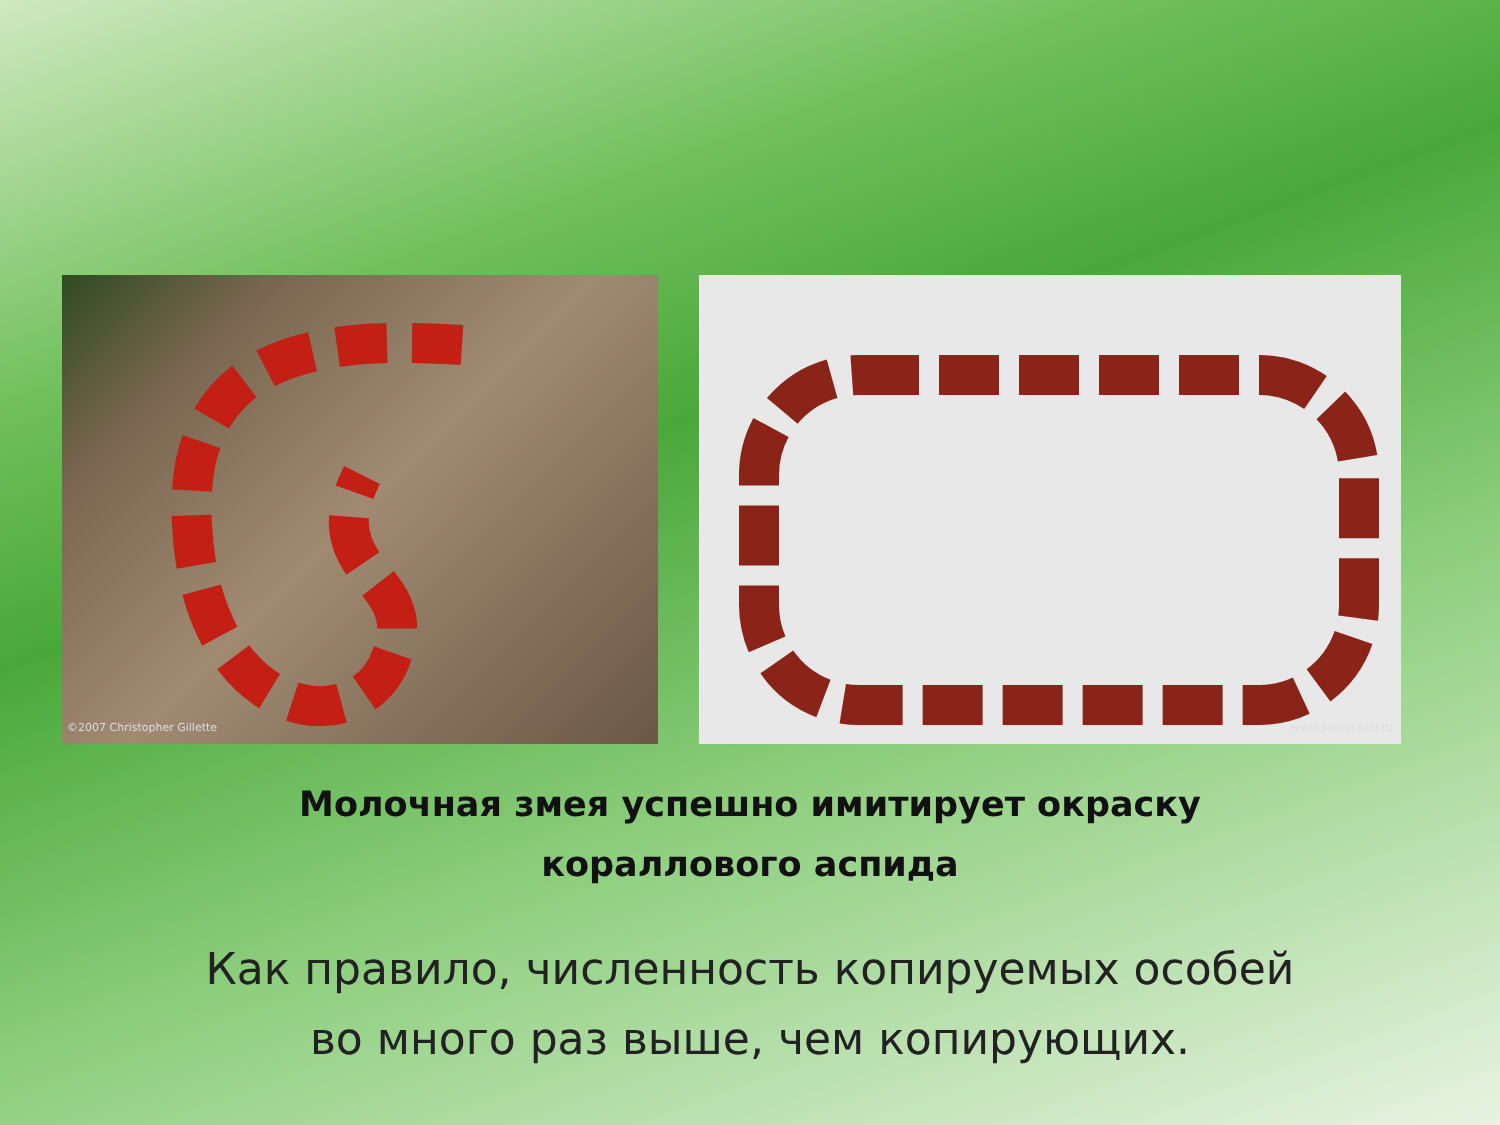©2007 Christopher Gillette
www.sauria.spb.ru
Молочная змея успешно имитирует окраску
кораллового аспида
Как правило, численность копируемых особей
во много раз выше, чем копирующих.